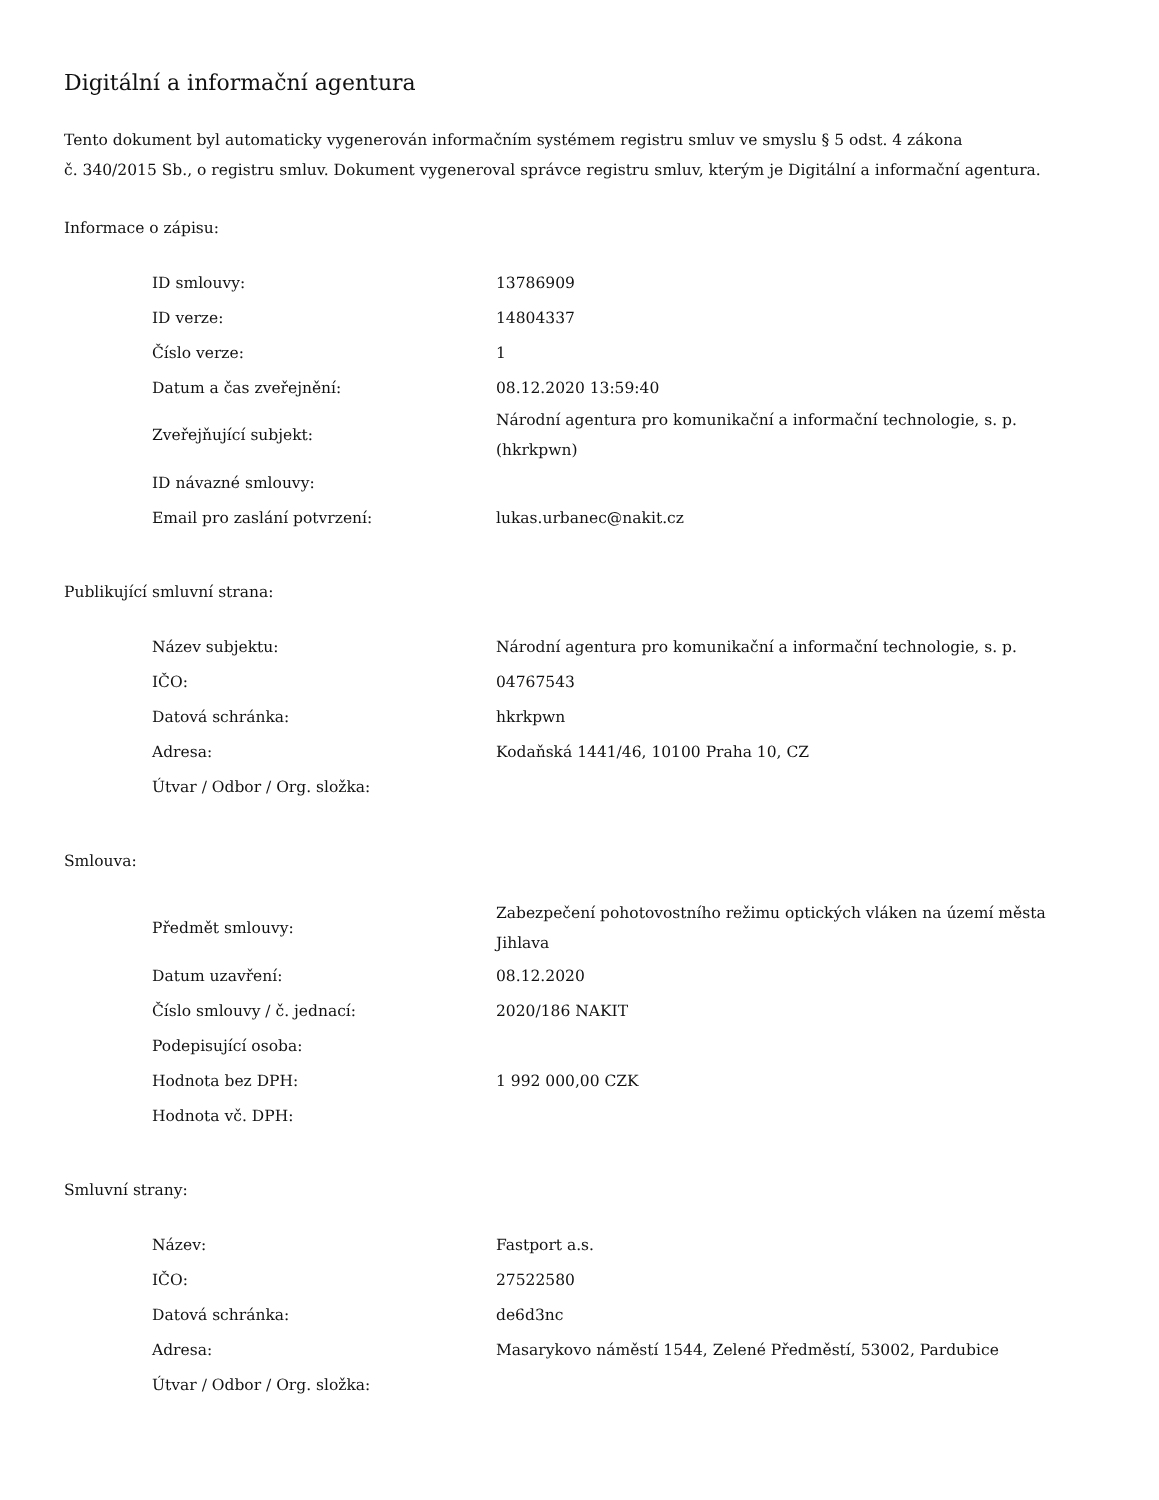Digitální a informační agentura
Tento dokument byl automaticky vygenerován informačním systémem registru smluv ve smyslu § 5 odst. 4 zákona
č. 340/2015 Sb., o registru smluv. Dokument vygeneroval správce registru smluv, kterým je Digitální a informační agentura.
Informace o zápisu:
| ID smlouvy: | 13786909 |
| ID verze: | 14804337 |
| Číslo verze: | 1 |
| Datum a čas zveřejnění: | 08.12.2020 13:59:40 |
| Zveřejňující subjekt: | Národní agentura pro komunikační a informační technologie, s. p. (hkrkpwn) |
| ID návazné smlouvy: | |
| Email pro zaslání potvrzení: | lukas.urbanec@nakit.cz |
Publikující smluvní strana:
| Název subjektu: | Národní agentura pro komunikační a informační technologie, s. p. |
| IČO: | 04767543 |
| Datová schránka: | hkrkpwn |
| Adresa: | Kodaňská 1441/46, 10100 Praha 10, CZ |
| Útvar / Odbor / Org. složka: | |
Smlouva:
| Předmět smlouvy: | Zabezpečení pohotovostního režimu optických vláken na území města Jihlava |
| Datum uzavření: | 08.12.2020 |
| Číslo smlouvy / č. jednací: | 2020/186 NAKIT |
| Podepisující osoba: | |
| Hodnota bez DPH: | 1 992 000,00 CZK |
| Hodnota vč. DPH: | |
Smluvní strany:
| Název: | Fastport a.s. |
| IČO: | 27522580 |
| Datová schránka: | de6d3nc |
| Adresa: | Masarykovo náměstí 1544, Zelené Předměstí, 53002, Pardubice |
| Útvar / Odbor / Org. složka: | |